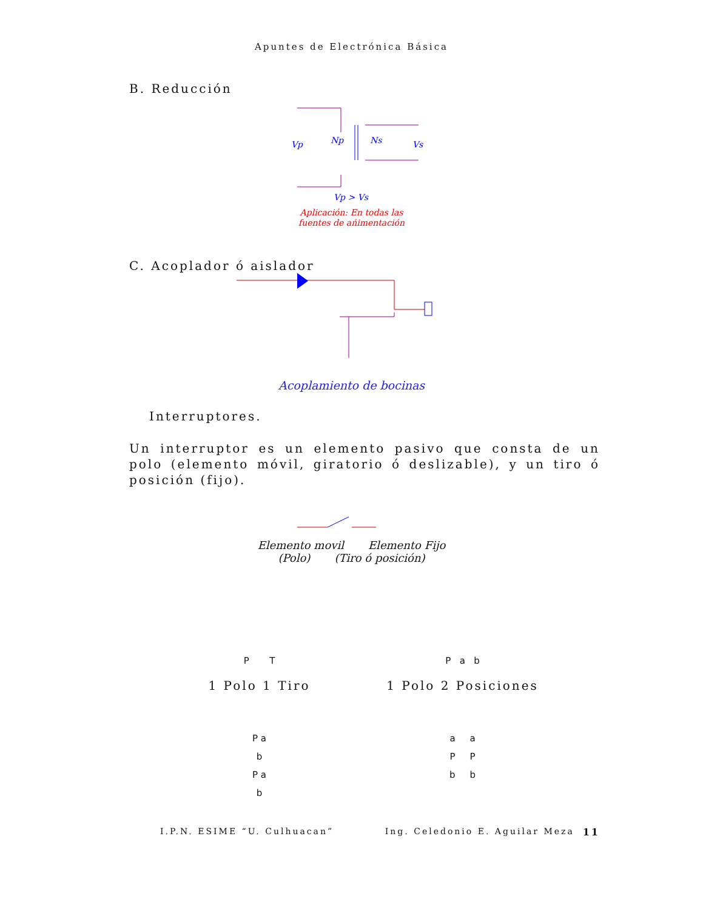Apuntes de Electrónica Básica
B. Reducción
Vp
Np
Ns
Vs
Vp > Vs
Aplicación: En todas las
fuentes de ańimentación
C. Acoplador ó aislador
Acoplamiento de bocinas
Interruptores.
Un interruptor es un elemento pasivo que consta de un polo (elemento móvil, giratorio ó deslizable), y un tiro ó posición (fijo).
Elemento movil Elemento Fijo
(Polo) (Tiro ó posición)
P T P a b
1 Polo 1 Tiro 1 Polo 2 Posiciones
P a
b
P a
b
a a
P P
b b
I.P.N. ESIME “U. Culhuacan” Ing. Celedonio E. Aguilar Meza 11